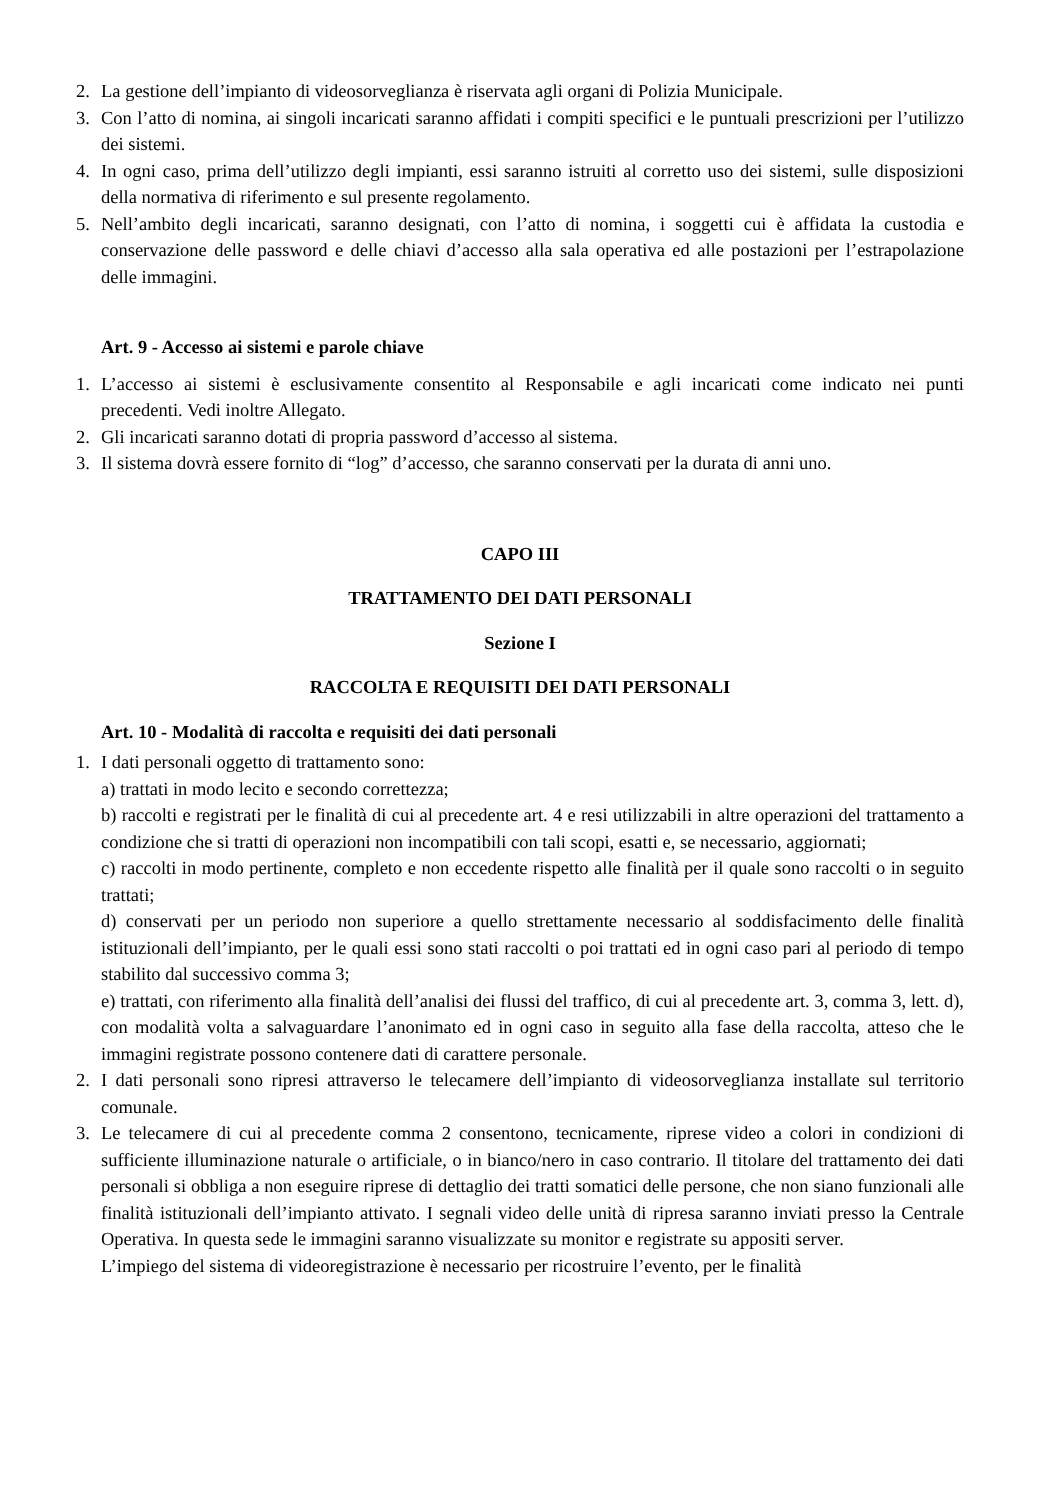2. La gestione dell’impianto di videosorveglianza è riservata agli organi di Polizia Municipale.
3. Con l’atto di nomina, ai singoli incaricati saranno affidati i compiti specifici e le puntuali prescrizioni per l’utilizzo dei sistemi.
4. In ogni caso, prima dell’utilizzo degli impianti, essi saranno istruiti al corretto uso dei sistemi, sulle disposizioni della normativa di riferimento e sul presente regolamento.
5. Nell’ambito degli incaricati, saranno designati, con l’atto di nomina, i soggetti cui è affidata la custodia e conservazione delle password e delle chiavi d’accesso alla sala operativa ed alle postazioni per l’estrapolazione delle immagini.
Art. 9 - Accesso ai sistemi e parole chiave
1. L’accesso ai sistemi è esclusivamente consentito al Responsabile e agli incaricati come indicato nei punti precedenti. Vedi inoltre Allegato.
2. Gli incaricati saranno dotati di propria password d’accesso al sistema.
3. Il sistema dovrà essere fornito di “log” d’accesso, che saranno conservati per la durata di anni uno.
CAPO III
TRATTAMENTO DEI DATI PERSONALI
Sezione I
RACCOLTA E REQUISITI DEI DATI PERSONALI
Art. 10 - Modalità di raccolta e requisiti dei dati personali
1. I dati personali oggetto di trattamento sono:
a) trattati in modo lecito e secondo correttezza;
b) raccolti e registrati per le finalità di cui al precedente art. 4 e resi utilizzabili in altre operazioni del trattamento a condizione che si tratti di operazioni non incompatibili con tali scopi, esatti e, se necessario, aggiornati;
c) raccolti in modo pertinente, completo e non eccedente rispetto alle finalità per il quale sono raccolti o in seguito trattati;
d) conservati per un periodo non superiore a quello strettamente necessario al soddisfacimento delle finalità istituzionali dell’impianto, per le quali essi sono stati raccolti o poi trattati ed in ogni caso pari al periodo di tempo stabilito dal successivo comma 3;
e) trattati, con riferimento alla finalità dell’analisi dei flussi del traffico, di cui al precedente art. 3, comma 3, lett. d), con modalità volta a salvaguardare l’anonimato ed in ogni caso in seguito alla fase della raccolta, atteso che le immagini registrate possono contenere dati di carattere personale.
2. I dati personali sono ripresi attraverso le telecamere dell’impianto di videosorveglianza installate sul territorio comunale.
3. Le telecamere di cui al precedente comma 2 consentono, tecnicamente, riprese video a colori in condizioni di sufficiente illuminazione naturale o artificiale, o in bianco/nero in caso contrario. Il titolare del trattamento dei dati personali si obbliga a non eseguire riprese di dettaglio dei tratti somatici delle persone, che non siano funzionali alle finalità istituzionali dell’impianto attivato. I segnali video delle unità di ripresa saranno inviati presso la Centrale Operativa. In questa sede le immagini saranno visualizzate su monitor e registrate su appositi server.
L’impiego del sistema di videoregistrazione è necessario per ricostruire l’evento, per le finalità